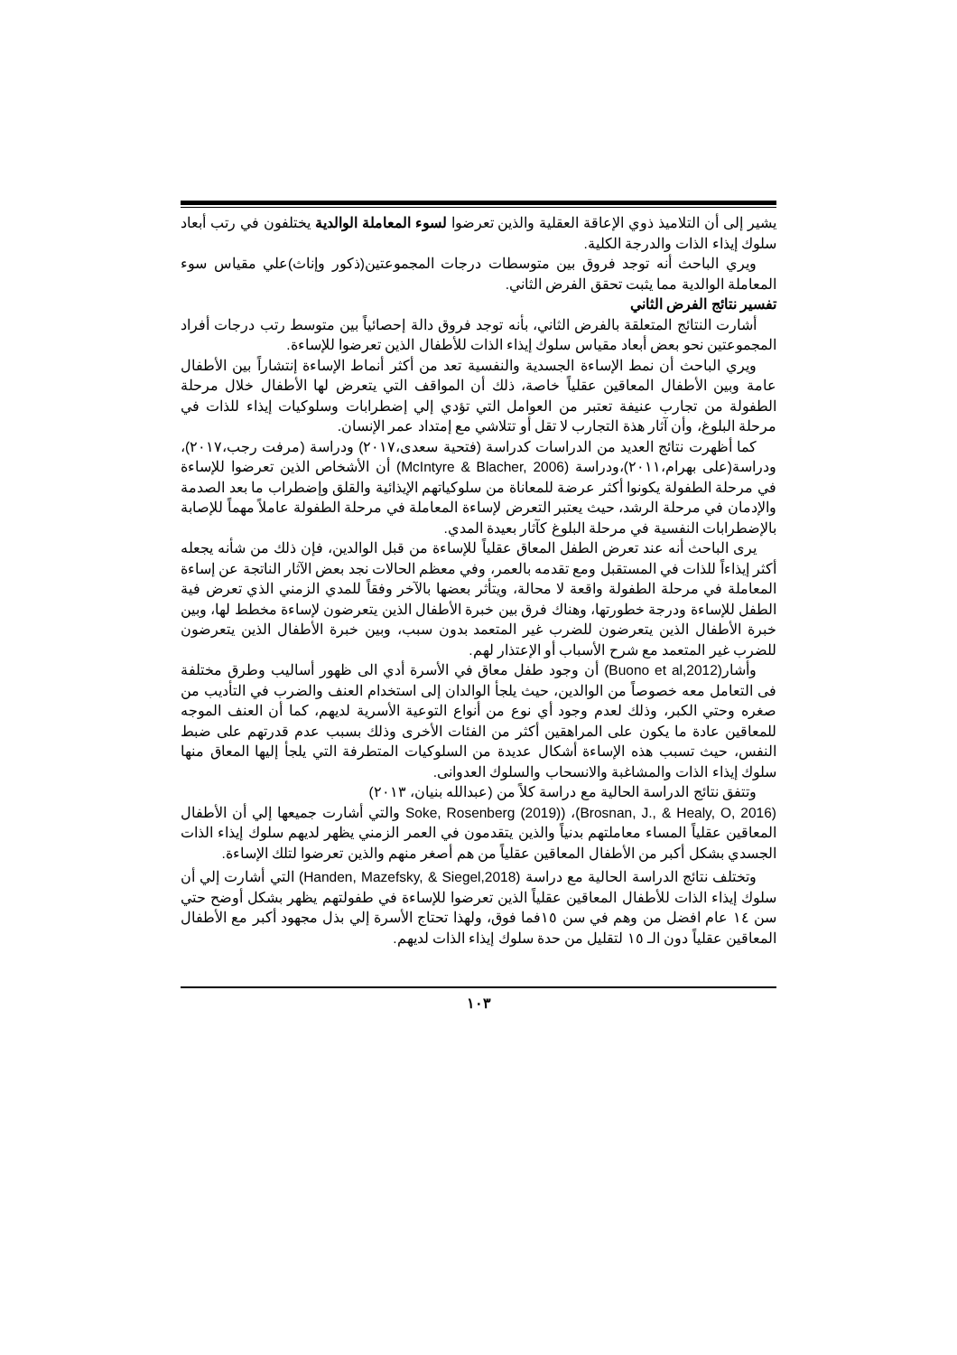يشير إلى أن التلاميذ ذوي الإعاقة العقلية والذين تعرضوا لسوء المعاملة الوالدية يختلفون في رتب أبعاد سلوك إيذاء الذات والدرجة الكلية.
ويري الباحث أنه توجد فروق بين متوسطات درجات المجموعتين(ذكور وإناث)علي مقياس سوء المعاملة الوالدية مما يثبت تحقق الفرض الثاني.
تفسير نتائج الفرض الثاني
أشارت النتائج المتعلقة بالفرض الثاني، بأنه توجد فروق دالة إحصائياً بين متوسط رتب درجات أفراد المجموعتين نحو بعض أبعاد مقياس سلوك إيذاء الذات للأطفال الذين تعرضوا للإساءة.
ويري الباحث أن نمط الإساءة الجسدية والنفسية تعد من أكثر أنماط الإساءة إنتشاراً بين الأطفال عامة وبين الأطفال المعاقين عقلياً خاصة، ذلك أن المواقف التي يتعرض لها الأطفال خلال مرحلة الطفولة من تجارب عنيفة تعتبر من العوامل التي تؤدي إلي إضطرابات وسلوكيات إيذاء للذات في مرحلة البلوغ، وأن آثار هذة التجارب لا تقل أو تتلاشي مع إمتداد عمر الإنسان.
كما أظهرت نتائج العديد من الدراسات كدراسة (فتحية سعدى،٢٠١٧) ودراسة (مرفت رجب،٢٠١٧)، ودراسة(على بهرام،٢٠١١)،ودراسة (McIntyre & Blacher, 2006) أن الأشخاص الذين تعرضوا للإساءة في مرحلة الطفولة يكونوا أكثر عرضة للمعاناة من سلوكياتهم الإيذائية والقلق وإضطراب ما بعد الصدمة والإدمان في مرحلة الرشد، حيث يعتبر التعرض لإساءة المعاملة في مرحلة الطفولة عاملاً مهماً للإصابة بالإضطرابات النفسية في مرحلة البلوغ كآثار بعيدة المدي.
يرى الباحث أنه عند تعرض الطفل المعاق عقلياً للإساءة من قبل الوالدين، فإن ذلك من شأنه يجعله أكثر إيذاءاً للذات في المستقبل ومع تقدمه بالعمر، وفي معظم الحالات نجد بعض الآثار الناتجة عن إساءة المعاملة في مرحلة الطفولة واقعة لا محالة، ويتأثر بعضها بالآخر وفقاً للمدي الزمني الذي تعرض فية الطفل للإساءة ودرجة خطورتها، وهناك فرق بين خبرة الأطفال الذين يتعرضون لإساءة مخطط لها، وبين خبرة الأطفال الذين يتعرضون للضرب غير المتعمد بدون سبب، وبين خبرة الأطفال الذين يتعرضون للضرب غير المتعمد مع شرح الأسباب أو الإعتذار لهم.
وأشار(Buono et al,2012) أن وجود طفل معاق في الأسرة أدي الى ظهور أساليب وطرق مختلفة فى التعامل معه خصوصاً من الوالدين، حيث يلجأ الوالدان إلى استخدام العنف والضرب في التأديب من صغره وحتي الكبر، وذلك لعدم وجود أي نوع من أنواع التوعية الأسرية لديهم، كما أن العنف الموجه للمعاقين عادة ما يكون على المراهقين أكثر من الفئات الأخرى وذلك بسبب عدم قدرتهم على ضبط النفس، حيث تسبب هذه الإساءة أشكال عديدة من السلوكيات المتطرفة التي يلجأ إليها المعاق منها سلوك إيذاء الذات والمشاغبة والانسحاب والسلوك العدوانى.
وتتفق نتائج الدراسة الحالية مع دراسة كلاً من (عبدالله بنيان، ٢٠١٣)
(Brosnan, J., & Healy, O, 2016)، (Soke, Rosenberg (2019) والتي أشارت جميعها إلي أن الأطفال المعاقين عقلياً المساء معاملتهم بدنياً والذين يتقدمون في العمر الزمني يظهر لديهم سلوك إيذاء الذات الجسدي بشكل أكبر من الأطفال المعاقين عقلياً من هم أصغر منهم والذين تعرضوا لتلك الإساءة.
وتختلف نتائج الدراسة الحالية مع دراسة (Handen, Mazefsky, & Siegel,2018) التي أشارت إلي أن سلوك إيذاء الذات للأطفال المعاقين عقلياً الذين تعرضوا للإساءة في طفولتهم يظهر بشكل أوضح حتي سن ١٤ عام افضل من وهم في سن ١٥فما فوق، ولهذا تحتاج الأسرة إلي بذل مجهود أكبر مع الأطفال المعاقين عقلياً دون الـ ١٥ لتقليل من حدة سلوك إيذاء الذات لديهم.
١٠٣